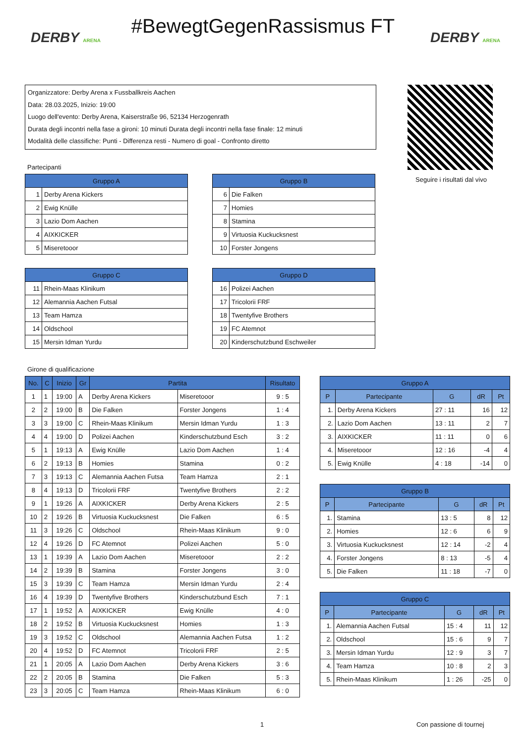DERBY ARENA
#BewegtGegenRassismus FT
DERBY ARENA
Organizzatore: Derby Arena x Fussballkreis Aachen
Data: 28.03.2025, Inizio: 19:00
Luogo dell'evento: Derby Arena, Kaiserstraße 96, 52134 Herzogenrath
Durata degli incontri nella fase a gironi: 10 minuti Durata degli incontri nella fase finale: 12 minuti
Modalità delle classifiche: Punti - Differenza resti - Numero di goal - Confronto diretto
Seguire i risultati dal vivo
Partecipanti
| Gruppo A | |
| --- | --- |
| 1 | Derby Arena Kickers |
| 2 | Ewig Knülle |
| 3 | Lazio Dom Aachen |
| 4 | AIXKICKER |
| 5 | Miseretooor |
| Gruppo B | |
| --- | --- |
| 6 | Die Falken |
| 7 | Homies |
| 8 | Stamina |
| 9 | Virtuosia Kuckucksnest |
| 10 | Forster Jongens |
| Gruppo C | |
| --- | --- |
| 11 | Rhein-Maas Klinikum |
| 12 | Alemannia Aachen Futsal |
| 13 | Team Hamza |
| 14 | Oldschool |
| 15 | Mersin Idman Yurdu |
| Gruppo D | |
| --- | --- |
| 16 | Polizei Aachen |
| 17 | Tricolorii FRF |
| 18 | Twentyfive Brothers |
| 19 | FC Atemnot |
| 20 | Kinderschutzbund Eschweiler |
Girone di qualificazione
| No. | C | Inizio | Gr | Partita | | Risultato |
| --- | --- | --- | --- | --- | --- | --- |
| 1 | 1 | 19:00 | A | Derby Arena Kickers | Miseretooor | 9 : 5 |
| 2 | 2 | 19:00 | B | Die Falken | Forster Jongens | 1 : 4 |
| 3 | 3 | 19:00 | C | Rhein-Maas Klinikum | Mersin Idman Yurdu | 1 : 3 |
| 4 | 4 | 19:00 | D | Polizei Aachen | Kinderschutzbund Esch | 3 : 2 |
| 5 | 1 | 19:13 | A | Ewig Knülle | Lazio Dom Aachen | 1 : 4 |
| 6 | 2 | 19:13 | B | Homies | Stamina | 0 : 2 |
| 7 | 3 | 19:13 | C | Alemannia Aachen Futsa | Team Hamza | 2 : 1 |
| 8 | 4 | 19:13 | D | Tricolorii FRF | Twentyfive Brothers | 2 : 2 |
| 9 | 1 | 19:26 | A | AIXKICKER | Derby Arena Kickers | 2 : 5 |
| 10 | 2 | 19:26 | B | Virtuosia Kuckucksnest | Die Falken | 6 : 5 |
| 11 | 3 | 19:26 | C | Oldschool | Rhein-Maas Klinikum | 9 : 0 |
| 12 | 4 | 19:26 | D | FC Atemnot | Polizei Aachen | 5 : 0 |
| 13 | 1 | 19:39 | A | Lazio Dom Aachen | Miseretooor | 2 : 2 |
| 14 | 2 | 19:39 | B | Stamina | Forster Jongens | 3 : 0 |
| 15 | 3 | 19:39 | C | Team Hamza | Mersin Idman Yurdu | 2 : 4 |
| 16 | 4 | 19:39 | D | Twentyfive Brothers | Kinderschutzbund Esch | 7 : 1 |
| 17 | 1 | 19:52 | A | AIXKICKER | Ewig Knülle | 4 : 0 |
| 18 | 2 | 19:52 | B | Virtuosia Kuckucksnest | Homies | 1 : 3 |
| 19 | 3 | 19:52 | C | Oldschool | Alemannia Aachen Futsa | 1 : 2 |
| 20 | 4 | 19:52 | D | FC Atemnot | Tricolorii FRF | 2 : 5 |
| 21 | 1 | 20:05 | A | Lazio Dom Aachen | Derby Arena Kickers | 3 : 6 |
| 22 | 2 | 20:05 | B | Stamina | Die Falken | 5 : 3 |
| 23 | 3 | 20:05 | C | Team Hamza | Rhein-Maas Klinikum | 6 : 0 |
| Gruppo A | | | | |
| --- | --- | --- | --- | --- |
| P | Partecipante | G | dR | Pt |
| 1. | Derby Arena Kickers | 27 : 11 | 16 | 12 |
| 2. | Lazio Dom Aachen | 13 : 11 | 2 | 7 |
| 3. | AIXKICKER | 11 : 11 | 0 | 6 |
| 4. | Miseretooor | 12 : 16 | -4 | 4 |
| 5. | Ewig Knülle | 4 : 18 | -14 | 0 |
| Gruppo B | | | | |
| --- | --- | --- | --- | --- |
| P | Partecipante | G | dR | Pt |
| 1. | Stamina | 13 : 5 | 8 | 12 |
| 2. | Homies | 12 : 6 | 6 | 9 |
| 3. | Virtuosia Kuckucksnest | 12 : 14 | -2 | 4 |
| 4. | Forster Jongens | 8 : 13 | -5 | 4 |
| 5. | Die Falken | 11 : 18 | -7 | 0 |
| Gruppo C | | | | |
| --- | --- | --- | --- | --- |
| P | Partecipante | G | dR | Pt |
| 1. | Alemannia Aachen Futsal | 15 : 4 | 11 | 12 |
| 2. | Oldschool | 15 : 6 | 9 | 7 |
| 3. | Mersin Idman Yurdu | 12 : 9 | 3 | 7 |
| 4. | Team Hamza | 10 : 8 | 2 | 3 |
| 5. | Rhein-Maas Klinikum | 1 : 26 | -25 | 0 |
1 Con passione di tournej